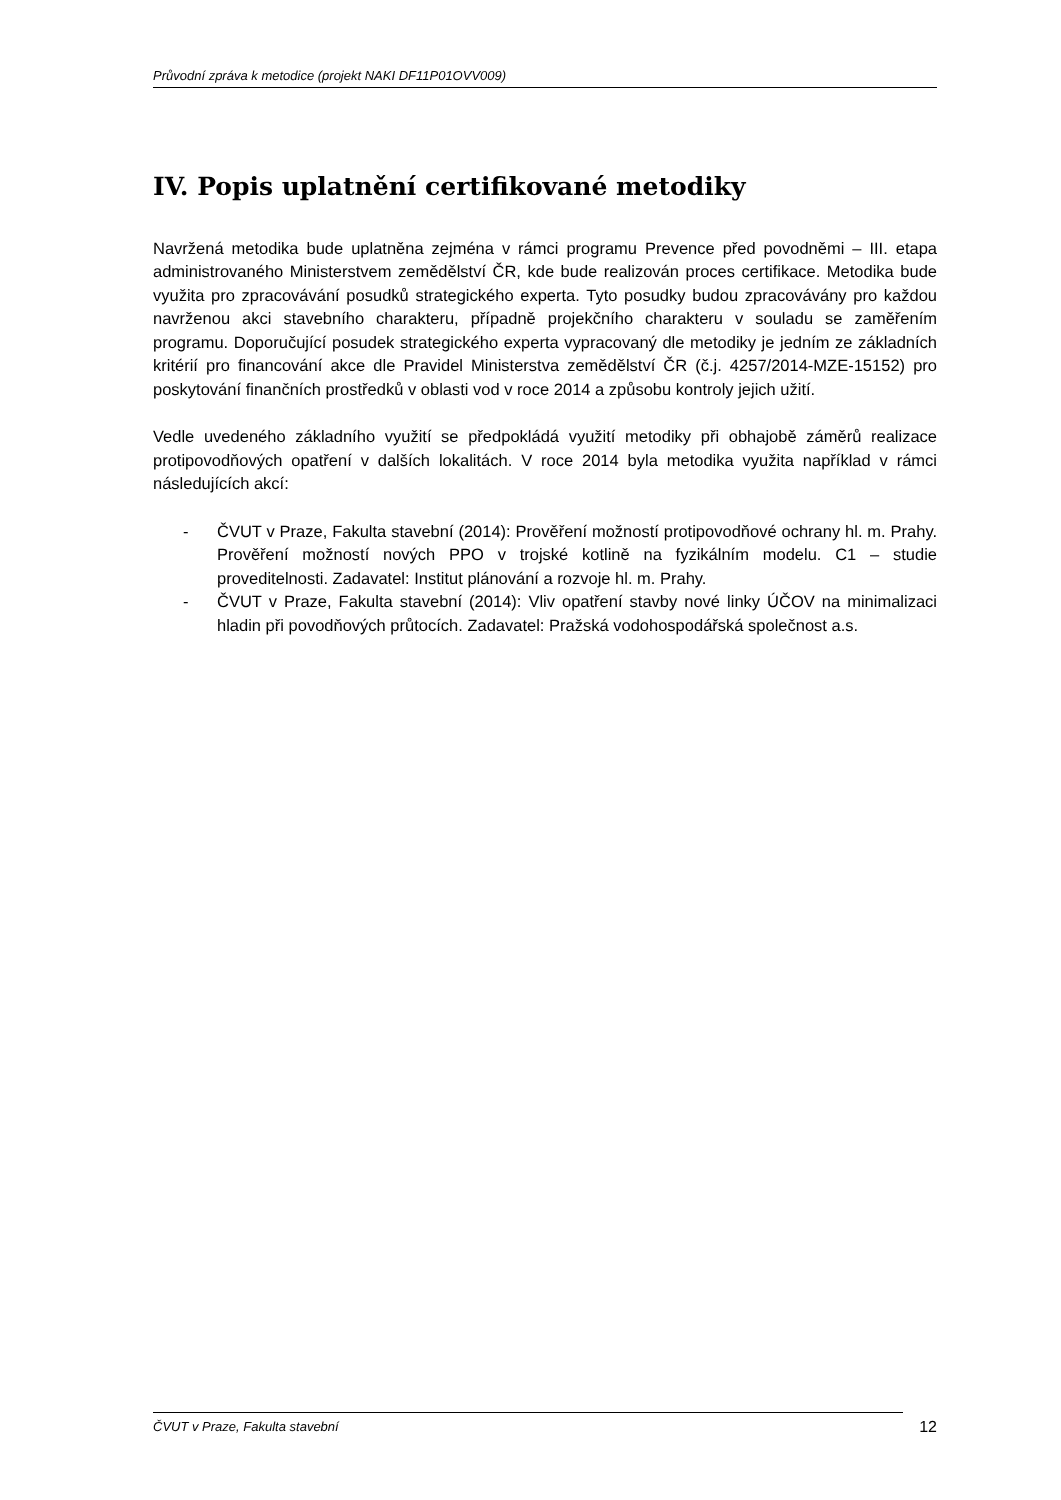Průvodní zpráva k metodice (projekt NAKI DF11P01OVV009)
IV. Popis uplatnění certifikované metodiky
Navržená metodika bude uplatněna zejména v rámci programu Prevence před povodněmi – III. etapa administrovaného Ministerstvem zemědělství ČR, kde bude realizován proces certifikace. Metodika bude využita pro zpracovávání posudků strategického experta. Tyto posudky budou zpracovávány pro každou navrženou akci stavebního charakteru, případně projekčního charakteru v souladu se zaměřením programu. Doporučující posudek strategického experta vypracovaný dle metodiky je jedním ze základních kritérií pro financování akce dle Pravidel Ministerstva zemědělství ČR (č.j. 4257/2014-MZE-15152) pro poskytování finančních prostředků v oblasti vod v roce 2014 a způsobu kontroly jejich užití.
Vedle uvedeného základního využití se předpokládá využití metodiky při obhajobě záměrů realizace protipovodňových opatření v dalších lokalitách. V roce 2014 byla metodika využita například v rámci následujících akcí:
- ČVUT v Praze, Fakulta stavební (2014): Prověření možností protipovodňové ochrany hl. m. Prahy. Prověření možností nových PPO v trojské kotlině na fyzikálním modelu. C1 – studie proveditelnosti. Zadavatel: Institut plánování a rozvoje hl. m. Prahy.
- ČVUT v Praze, Fakulta stavební (2014): Vliv opatření stavby nové linky ÚČOV na minimalizaci hladin při povodňových průtocích. Zadavatel: Pražská vodohospodářská společnost a.s.
ČVUT v Praze, Fakulta stavební 12